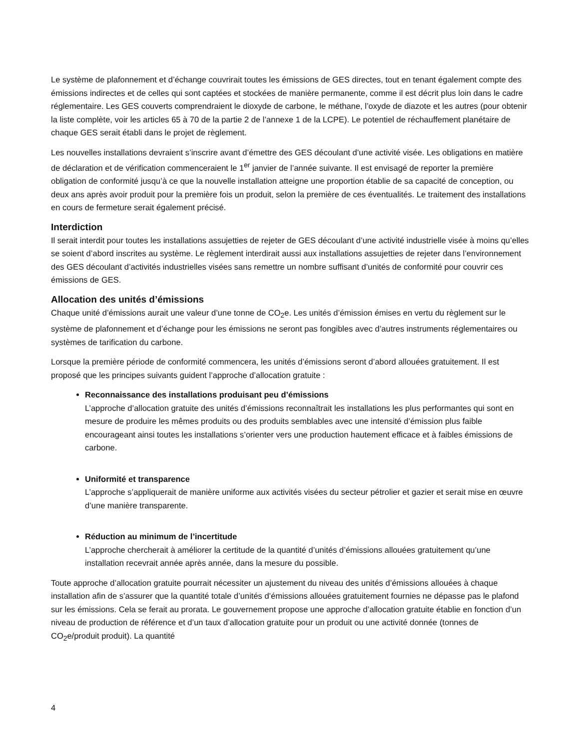Le système de plafonnement et d’échange couvrirait toutes les émissions de GES directes, tout en tenant également compte des émissions indirectes et de celles qui sont captées et stockées de manière permanente, comme il est décrit plus loin dans le cadre réglementaire. Les GES couverts comprendraient le dioxyde de carbone, le méthane, l’oxyde de diazote et les autres (pour obtenir la liste complète, voir les articles 65 à 70 de la partie 2 de l’annexe 1 de la LCPE). Le potentiel de réchauffement planétaire de chaque GES serait établi dans le projet de règlement.
Les nouvelles installations devraient s’inscrire avant d’émettre des GES découlant d’une activité visée. Les obligations en matière de déclaration et de vérification commenceraient le 1<sup>er</sup> janvier de l’année suivante. Il est envisagé de reporter la première obligation de conformité jusqu’à ce que la nouvelle installation atteigne une proportion établie de sa capacité de conception, ou deux ans après avoir produit pour la première fois un produit, selon la première de ces éventualités. Le traitement des installations en cours de fermeture serait également précisé.
Interdiction
Il serait interdit pour toutes les installations assujetties de rejeter de GES découlant d’une activité industrielle visée à moins qu’elles se soient d’abord inscrites au système. Le règlement interdirait aussi aux installations assujetties de rejeter dans l’environnement des GES découlant d’activités industrielles visées sans remettre un nombre suffisant d’unités de conformité pour couvrir ces émissions de GES.
Allocation des unités d’émissions
Chaque unité d’émissions aurait une valeur d’une tonne de CO<sub>2</sub>e. Les unités d’émission émises en vertu du règlement sur le système de plafonnement et d’échange pour les émissions ne seront pas fongibles avec d’autres instruments réglementaires ou systèmes de tarification du carbone.
Lorsque la première période de conformité commencera, les unités d’émissions seront d’abord allouées gratuitement. Il est proposé que les principes suivants guident l’approche d’allocation gratuite :
Reconnaissance des installations produisant peu d’émissions
L’approche d’allocation gratuite des unités d’émissions reconnaîtrait les installations les plus performantes qui sont en mesure de produire les mêmes produits ou des produits semblables avec une intensité d’émission plus faible encourageant ainsi toutes les installations s’orienter vers une production hautement efficace et à faibles émissions de carbone.
Uniformité et transparence
L’approche s’appliquerait de manière uniforme aux activités visées du secteur pétrolier et gazier et serait mise en œuvre d’une manière transparente.
Réduction au minimum de l’incertitude
L’approche chercherait à améliorer la certitude de la quantité d’unités d’émissions allouées gratuitement qu’une installation recevrait année après année, dans la mesure du possible.
Toute approche d’allocation gratuite pourrait nécessiter un ajustement du niveau des unités d’émissions allouées à chaque installation afin de s’assurer que la quantité totale d’unités d’émissions allouées gratuitement fournies ne dépasse pas le plafond sur les émissions. Cela se ferait au prorata. Le gouvernement propose une approche d’allocation gratuite établie en fonction d’un niveau de production de référence et d’un taux d’allocation gratuite pour un produit ou une activité donnée (tonnes de CO<sub>2</sub>e/produit produit). La quantité
4